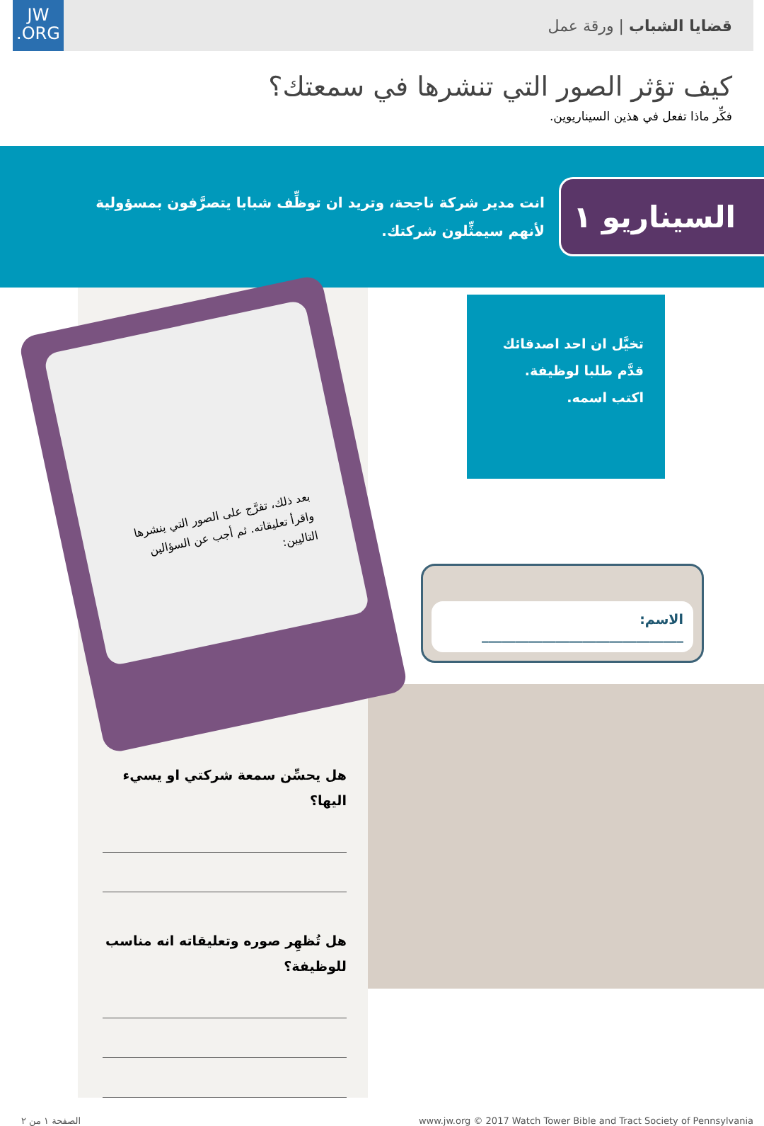JW
.ORG
قضايا الشباب | ورقة عمل
كيف تؤثر الصور التي تنشرها في سمعتك؟
فكِّر ماذا تفعل في هذين السيناريوين.
السيناريو ١
انت مدير شركة ناجحة، وتريد ان توظِّف شبابا يتصرَّفون بمسؤولية لأنهم سيمثِّلون شركتك.
تخيَّل ان احد اصدقائك
قدَّم طلبا لوظيفة.
اكتب اسمه.
الاسم: ______________________________
بعد ذلك، تفرَّج على الصور التي ينشرها واقرأ تعليقاته. ثم أجب عن السؤالين التاليين:
هل يحسِّن سمعة شركتي او يسيء اليها؟
هل تُظهِر صوره وتعليقاته انه مناسب للوظيفة؟
الصفحة ١ من ٢ www.jw.org © 2017 Watch Tower Bible and Tract Society of Pennsylvania